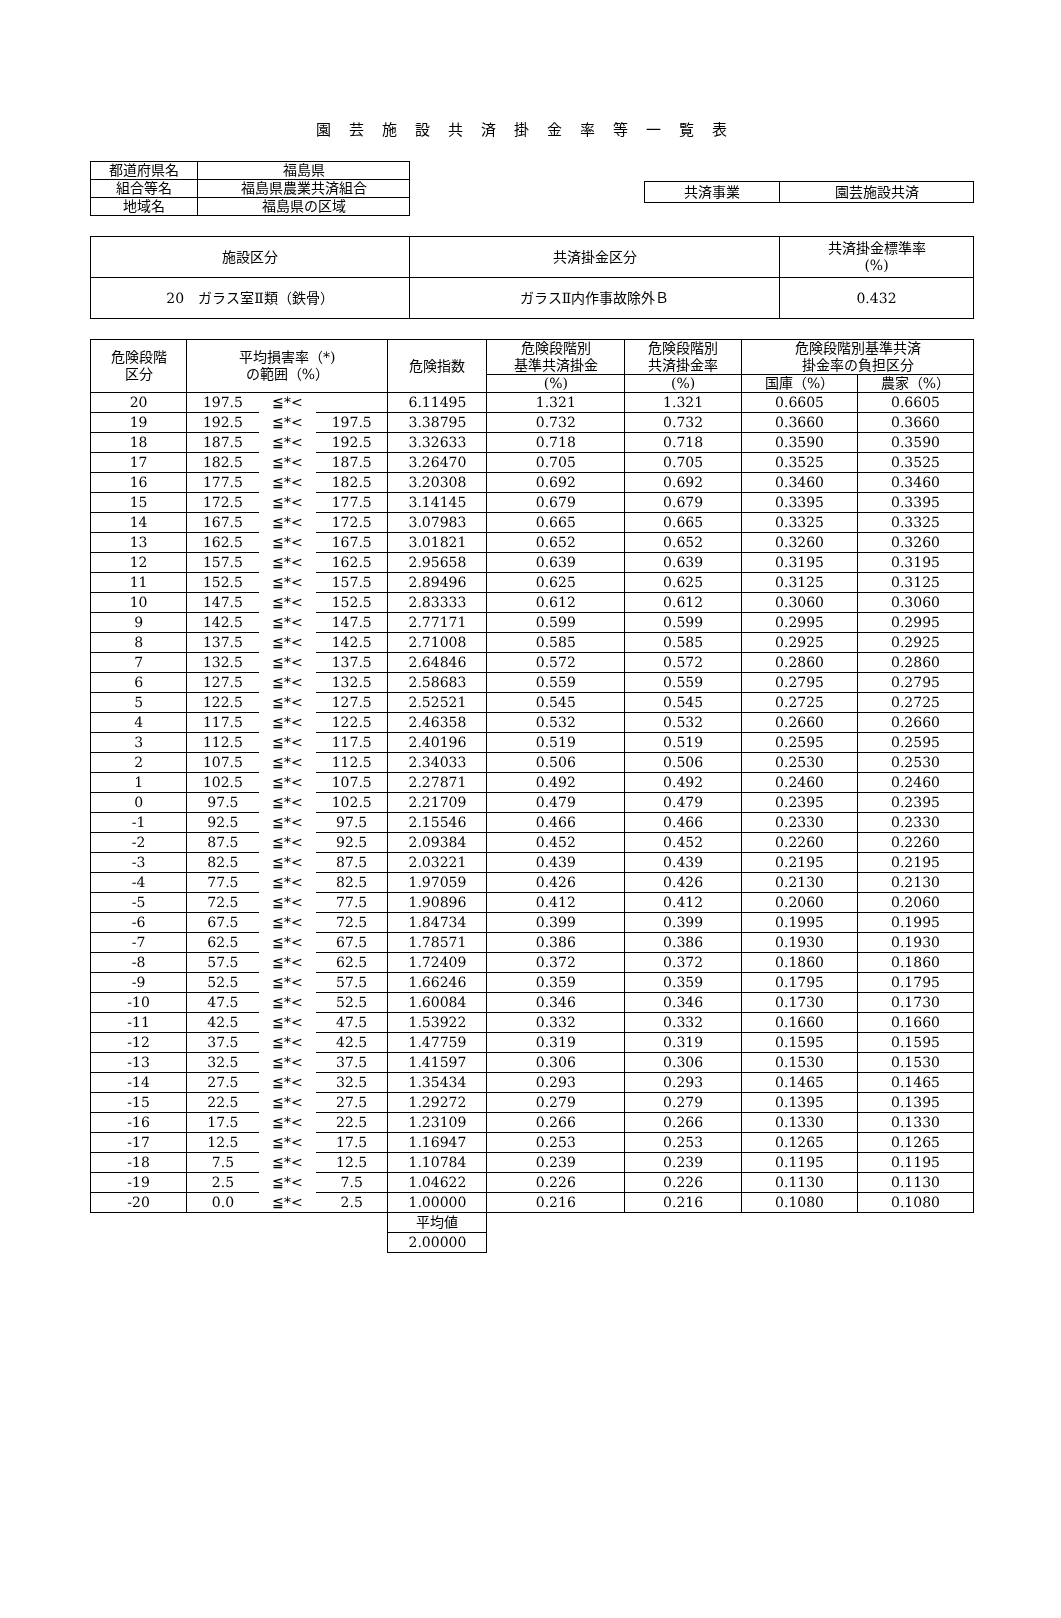園芸施設共済掛金率等一覧表
| 都道府県名 | 福島県 |
| 組合等名 | 福島県農業共済組合 |
| 地域名 | 福島県の区域 |
| 共済事業 | 園芸施設共済 |
| 施設区分 | 共済掛金区分 | 共済掛金標準率 (%) |
| 20 ガラス室Ⅱ類（鉄骨） | ガラスⅡ内作事故除外Ｂ | 0.432 |
| 危険段階 区分 | 平均損害率（*) の範囲（%） | | | 危険指数 | 危険段階別 基準共済掛金 | 危険段階別 共済掛金率 | 危険段階別基準共済 掛金率の負担区分 | |
| --- | --- | --- | --- | --- | --- | --- | --- | --- |
| | | | | | (%) | (%) | 国庫（%） | 農家（%） |
| 20 | 197.5 | ≦*< | | 6.11495 | 1.321 | 1.321 | 0.6605 | 0.6605 |
| 19 | 192.5 | ≦*< | 197.5 | 3.38795 | 0.732 | 0.732 | 0.3660 | 0.3660 |
| 18 | 187.5 | ≦*< | 192.5 | 3.32633 | 0.718 | 0.718 | 0.3590 | 0.3590 |
| 17 | 182.5 | ≦*< | 187.5 | 3.26470 | 0.705 | 0.705 | 0.3525 | 0.3525 |
| 16 | 177.5 | ≦*< | 182.5 | 3.20308 | 0.692 | 0.692 | 0.3460 | 0.3460 |
| 15 | 172.5 | ≦*< | 177.5 | 3.14145 | 0.679 | 0.679 | 0.3395 | 0.3395 |
| 14 | 167.5 | ≦*< | 172.5 | 3.07983 | 0.665 | 0.665 | 0.3325 | 0.3325 |
| 13 | 162.5 | ≦*< | 167.5 | 3.01821 | 0.652 | 0.652 | 0.3260 | 0.3260 |
| 12 | 157.5 | ≦*< | 162.5 | 2.95658 | 0.639 | 0.639 | 0.3195 | 0.3195 |
| 11 | 152.5 | ≦*< | 157.5 | 2.89496 | 0.625 | 0.625 | 0.3125 | 0.3125 |
| 10 | 147.5 | ≦*< | 152.5 | 2.83333 | 0.612 | 0.612 | 0.3060 | 0.3060 |
| 9 | 142.5 | ≦*< | 147.5 | 2.77171 | 0.599 | 0.599 | 0.2995 | 0.2995 |
| 8 | 137.5 | ≦*< | 142.5 | 2.71008 | 0.585 | 0.585 | 0.2925 | 0.2925 |
| 7 | 132.5 | ≦*< | 137.5 | 2.64846 | 0.572 | 0.572 | 0.2860 | 0.2860 |
| 6 | 127.5 | ≦*< | 132.5 | 2.58683 | 0.559 | 0.559 | 0.2795 | 0.2795 |
| 5 | 122.5 | ≦*< | 127.5 | 2.52521 | 0.545 | 0.545 | 0.2725 | 0.2725 |
| 4 | 117.5 | ≦*< | 122.5 | 2.46358 | 0.532 | 0.532 | 0.2660 | 0.2660 |
| 3 | 112.5 | ≦*< | 117.5 | 2.40196 | 0.519 | 0.519 | 0.2595 | 0.2595 |
| 2 | 107.5 | ≦*< | 112.5 | 2.34033 | 0.506 | 0.506 | 0.2530 | 0.2530 |
| 1 | 102.5 | ≦*< | 107.5 | 2.27871 | 0.492 | 0.492 | 0.2460 | 0.2460 |
| 0 | 97.5 | ≦*< | 102.5 | 2.21709 | 0.479 | 0.479 | 0.2395 | 0.2395 |
| -1 | 92.5 | ≦*< | 97.5 | 2.15546 | 0.466 | 0.466 | 0.2330 | 0.2330 |
| -2 | 87.5 | ≦*< | 92.5 | 2.09384 | 0.452 | 0.452 | 0.2260 | 0.2260 |
| -3 | 82.5 | ≦*< | 87.5 | 2.03221 | 0.439 | 0.439 | 0.2195 | 0.2195 |
| -4 | 77.5 | ≦*< | 82.5 | 1.97059 | 0.426 | 0.426 | 0.2130 | 0.2130 |
| -5 | 72.5 | ≦*< | 77.5 | 1.90896 | 0.412 | 0.412 | 0.2060 | 0.2060 |
| -6 | 67.5 | ≦*< | 72.5 | 1.84734 | 0.399 | 0.399 | 0.1995 | 0.1995 |
| -7 | 62.5 | ≦*< | 67.5 | 1.78571 | 0.386 | 0.386 | 0.1930 | 0.1930 |
| -8 | 57.5 | ≦*< | 62.5 | 1.72409 | 0.372 | 0.372 | 0.1860 | 0.1860 |
| -9 | 52.5 | ≦*< | 57.5 | 1.66246 | 0.359 | 0.359 | 0.1795 | 0.1795 |
| -10 | 47.5 | ≦*< | 52.5 | 1.60084 | 0.346 | 0.346 | 0.1730 | 0.1730 |
| -11 | 42.5 | ≦*< | 47.5 | 1.53922 | 0.332 | 0.332 | 0.1660 | 0.1660 |
| -12 | 37.5 | ≦*< | 42.5 | 1.47759 | 0.319 | 0.319 | 0.1595 | 0.1595 |
| -13 | 32.5 | ≦*< | 37.5 | 1.41597 | 0.306 | 0.306 | 0.1530 | 0.1530 |
| -14 | 27.5 | ≦*< | 32.5 | 1.35434 | 0.293 | 0.293 | 0.1465 | 0.1465 |
| -15 | 22.5 | ≦*< | 27.5 | 1.29272 | 0.279 | 0.279 | 0.1395 | 0.1395 |
| -16 | 17.5 | ≦*< | 22.5 | 1.23109 | 0.266 | 0.266 | 0.1330 | 0.1330 |
| -17 | 12.5 | ≦*< | 17.5 | 1.16947 | 0.253 | 0.253 | 0.1265 | 0.1265 |
| -18 | 7.5 | ≦*< | 12.5 | 1.10784 | 0.239 | 0.239 | 0.1195 | 0.1195 |
| -19 | 2.5 | ≦*< | 7.5 | 1.04622 | 0.226 | 0.226 | 0.1130 | 0.1130 |
| -20 | 0.0 | ≦*< | 2.5 | 1.00000 | 0.216 | 0.216 | 0.1080 | 0.1080 |
| | | | | 平均値 | | | | |
| | | | | 2.00000 | | | | |